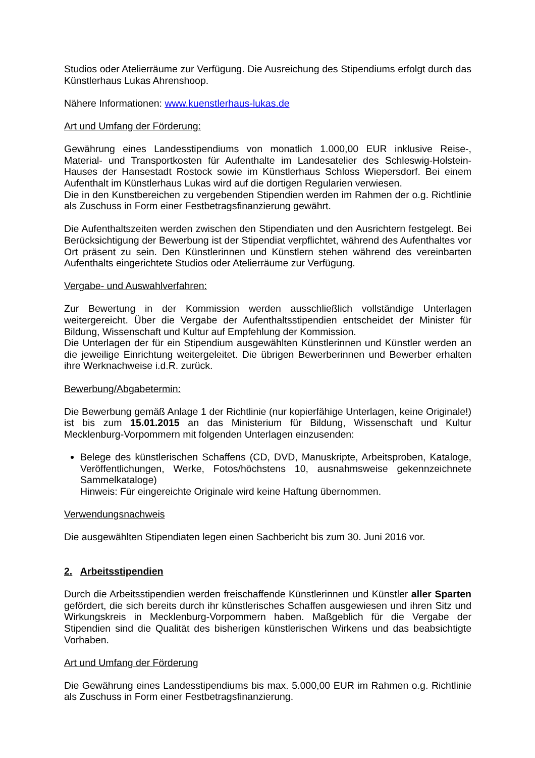Studios oder Atelierräume zur Verfügung. Die Ausreichung des Stipendiums erfolgt durch das Künstlerhaus Lukas Ahrenshoop.
Nähere Informationen: www.kuenstlerhaus-lukas.de
Art und Umfang der Förderung:
Gewährung eines Landesstipendiums von monatlich 1.000,00 EUR inklusive Reise-, Material- und Transportkosten für Aufenthalte im Landesatelier des Schleswig-Holstein-Hauses der Hansestadt Rostock sowie im Künstlerhaus Schloss Wiepersdorf. Bei einem Aufenthalt im Künstlerhaus Lukas wird auf die dortigen Regularien verwiesen.
Die in den Kunstbereichen zu vergebenden Stipendien werden im Rahmen der o.g. Richtlinie als Zuschuss in Form einer Festbetragsfinanzierung gewährt.
Die Aufenthaltszeiten werden zwischen den Stipendiaten und den Ausrichtern festgelegt. Bei Berücksichtigung der Bewerbung ist der Stipendiat verpflichtet, während des Aufenthaltes vor Ort präsent zu sein. Den Künstlerinnen und Künstlern stehen während des vereinbarten Aufenthalts eingerichtete Studios oder Atelierräume zur Verfügung.
Vergabe- und Auswahlverfahren:
Zur Bewertung in der Kommission werden ausschließlich vollständige Unterlagen weitergereicht. Über die Vergabe der Aufenthaltsstipendien entscheidet der Minister für Bildung, Wissenschaft und Kultur auf Empfehlung der Kommission.
Die Unterlagen der für ein Stipendium ausgewählten Künstlerinnen und Künstler werden an die jeweilige Einrichtung weitergeleitet. Die übrigen Bewerberinnen und Bewerber erhalten ihre Werknachweise i.d.R. zurück.
Bewerbung/Abgabetermin:
Die Bewerbung gemäß Anlage 1 der Richtlinie (nur kopierfähige Unterlagen, keine Originale!) ist bis zum 15.01.2015 an das Ministerium für Bildung, Wissenschaft und Kultur Mecklenburg-Vorpommern mit folgenden Unterlagen einzusenden:
Belege des künstlerischen Schaffens (CD, DVD, Manuskripte, Arbeitsproben, Kataloge, Veröffentlichungen, Werke, Fotos/höchstens 10, ausnahmsweise gekennzeichnete Sammelkataloge)
Hinweis: Für eingereichte Originale wird keine Haftung übernommen.
Verwendungsnachweis
Die ausgewählten Stipendiaten legen einen Sachbericht bis zum 30. Juni 2016 vor.
2. Arbeitsstipendien
Durch die Arbeitsstipendien werden freischaffende Künstlerinnen und Künstler aller Sparten gefördert, die sich bereits durch ihr künstlerisches Schaffen ausgewiesen und ihren Sitz und Wirkungskreis in Mecklenburg-Vorpommern haben. Maßgeblich für die Vergabe der Stipendien sind die Qualität des bisherigen künstlerischen Wirkens und das beabsichtigte Vorhaben.
Art und Umfang der Förderung
Die Gewährung eines Landesstipendiums bis max. 5.000,00 EUR im Rahmen o.g. Richtlinie als Zuschuss in Form einer Festbetragsfinanzierung.